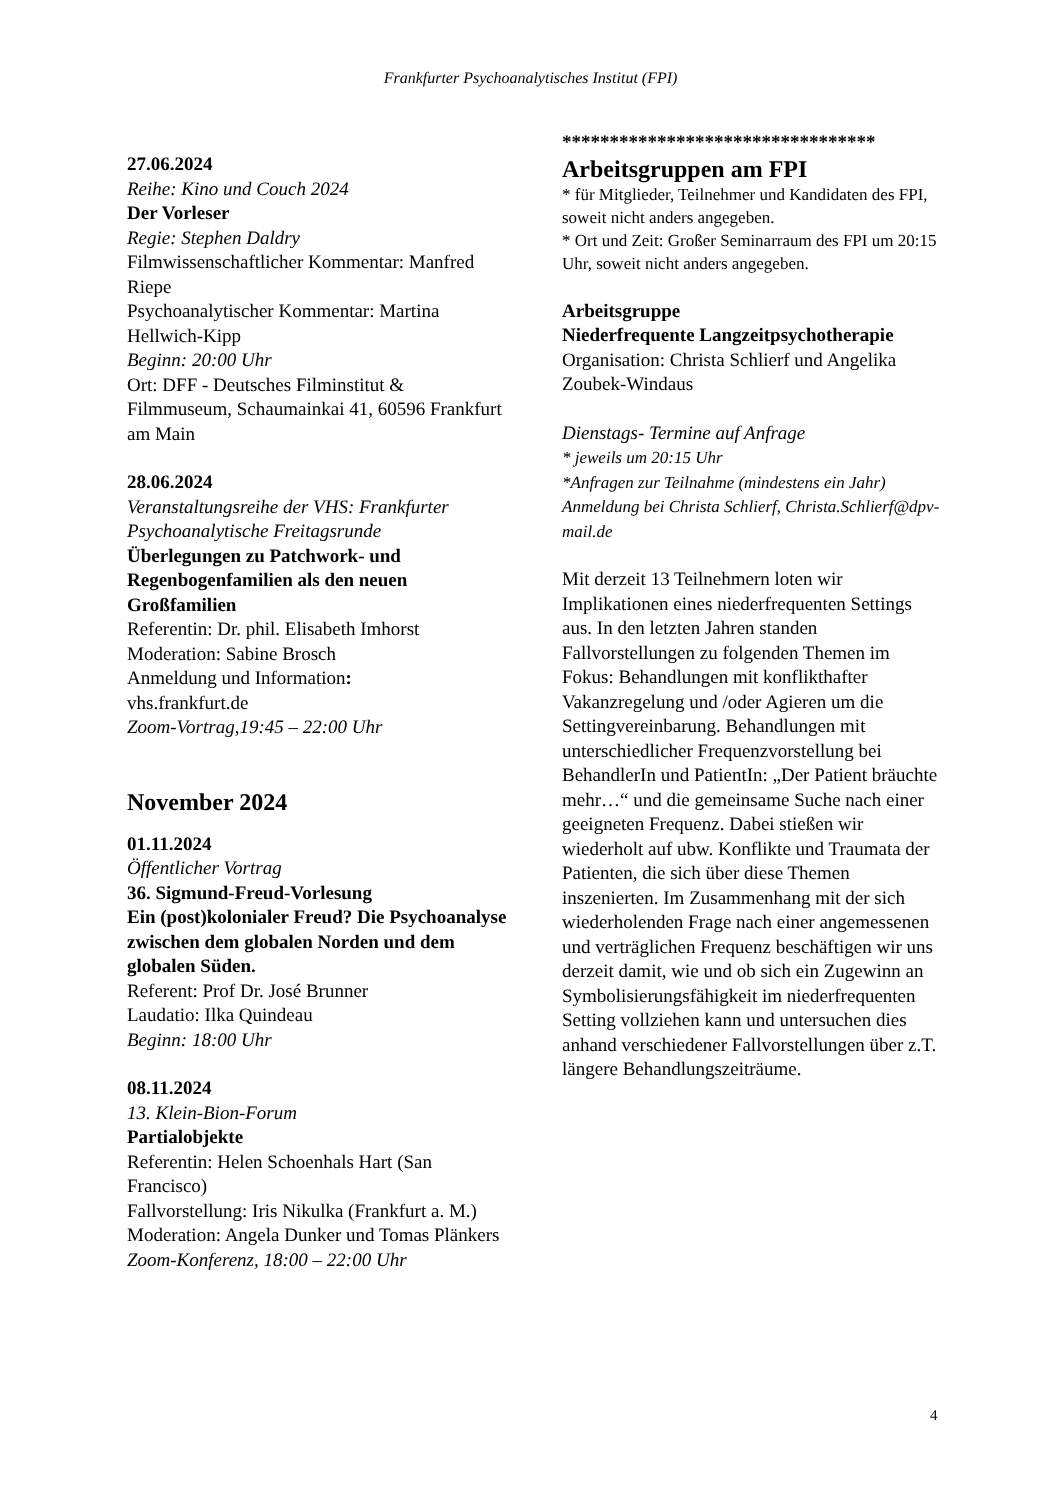Frankfurter Psychoanalytisches Institut (FPI)
27.06.2024
Reihe: Kino und Couch 2024
Der Vorleser
Regie: Stephen Daldry
Filmwissenschaftlicher Kommentar: Manfred Riepe
Psychoanalytischer Kommentar: Martina Hellwich-Kipp
Beginn: 20:00 Uhr
Ort: DFF - Deutsches Filminstitut & Filmmuseum, Schaumainkai 41, 60596 Frankfurt am Main
28.06.2024
Veranstaltungsreihe der VHS: Frankfurter Psychoanalytische Freitagsrunde
Überlegungen zu Patchwork- und Regenbogenfamilien als den neuen Großfamilien
Referentin: Dr. phil. Elisabeth Imhorst
Moderation: Sabine Brosch
Anmeldung und Information:
vhs.frankfurt.de
Zoom-Vortrag,19:45 – 22:00 Uhr
November 2024
01.11.2024
Öffentlicher Vortrag
36. Sigmund-Freud-Vorlesung
Ein (post)kolonialer Freud? Die Psychoanalyse zwischen dem globalen Norden und dem globalen Süden.
Referent: Prof Dr. José Brunner
Laudatio: Ilka Quindeau
Beginn: 18:00 Uhr
08.11.2024
13. Klein-Bion-Forum
Partialobjekte
Referentin: Helen Schoenhals Hart (San Francisco)
Fallvorstellung: Iris Nikulka (Frankfurt a. M.)
Moderation: Angela Dunker und Tomas Plänkers
Zoom-Konferenz, 18:00 – 22:00 Uhr
*********************************
Arbeitsgruppen am FPI
* für Mitglieder, Teilnehmer und Kandidaten des FPI, soweit nicht anders angegeben.
* Ort und Zeit: Großer Seminarraum des FPI um 20:15 Uhr, soweit nicht anders angegeben.
Arbeitsgruppe
Niederfrequente Langzeitpsychotherapie
Organisation: Christa Schlierf und Angelika Zoubek-Windaus
Dienstags- Termine auf Anfrage
* jeweils um 20:15 Uhr
*Anfragen zur Teilnahme (mindestens ein Jahr)
Anmeldung bei Christa Schlierf, Christa.Schlierf@dpv-mail.de
Mit derzeit 13 Teilnehmern loten wir Implikationen eines niederfrequenten Settings aus. In den letzten Jahren standen Fallvorstellungen zu folgenden Themen im Fokus: Behandlungen mit konflikthafter Vakanzregelung und /oder Agieren um die Settingvereinbarung. Behandlungen mit unterschiedlicher Frequenzvorstellung bei BehandlerIn und PatientIn: „Der Patient bräuchte mehr…“ und die gemeinsame Suche nach einer geeigneten Frequenz. Dabei stießen wir wiederholt auf ubw. Konflikte und Traumata der Patienten, die sich über diese Themen inszenierten. Im Zusammenhang mit der sich wiederholenden Frage nach einer angemessenen und verträglichen Frequenz beschäftigen wir uns derzeit damit, wie und ob sich ein Zugewinn an Symbolisierungsfähigkeit im niederfrequenten Setting vollziehen kann und untersuchen dies anhand verschiedener Fallvorstellungen über z.T. längere Behandlungszeiträume.
4